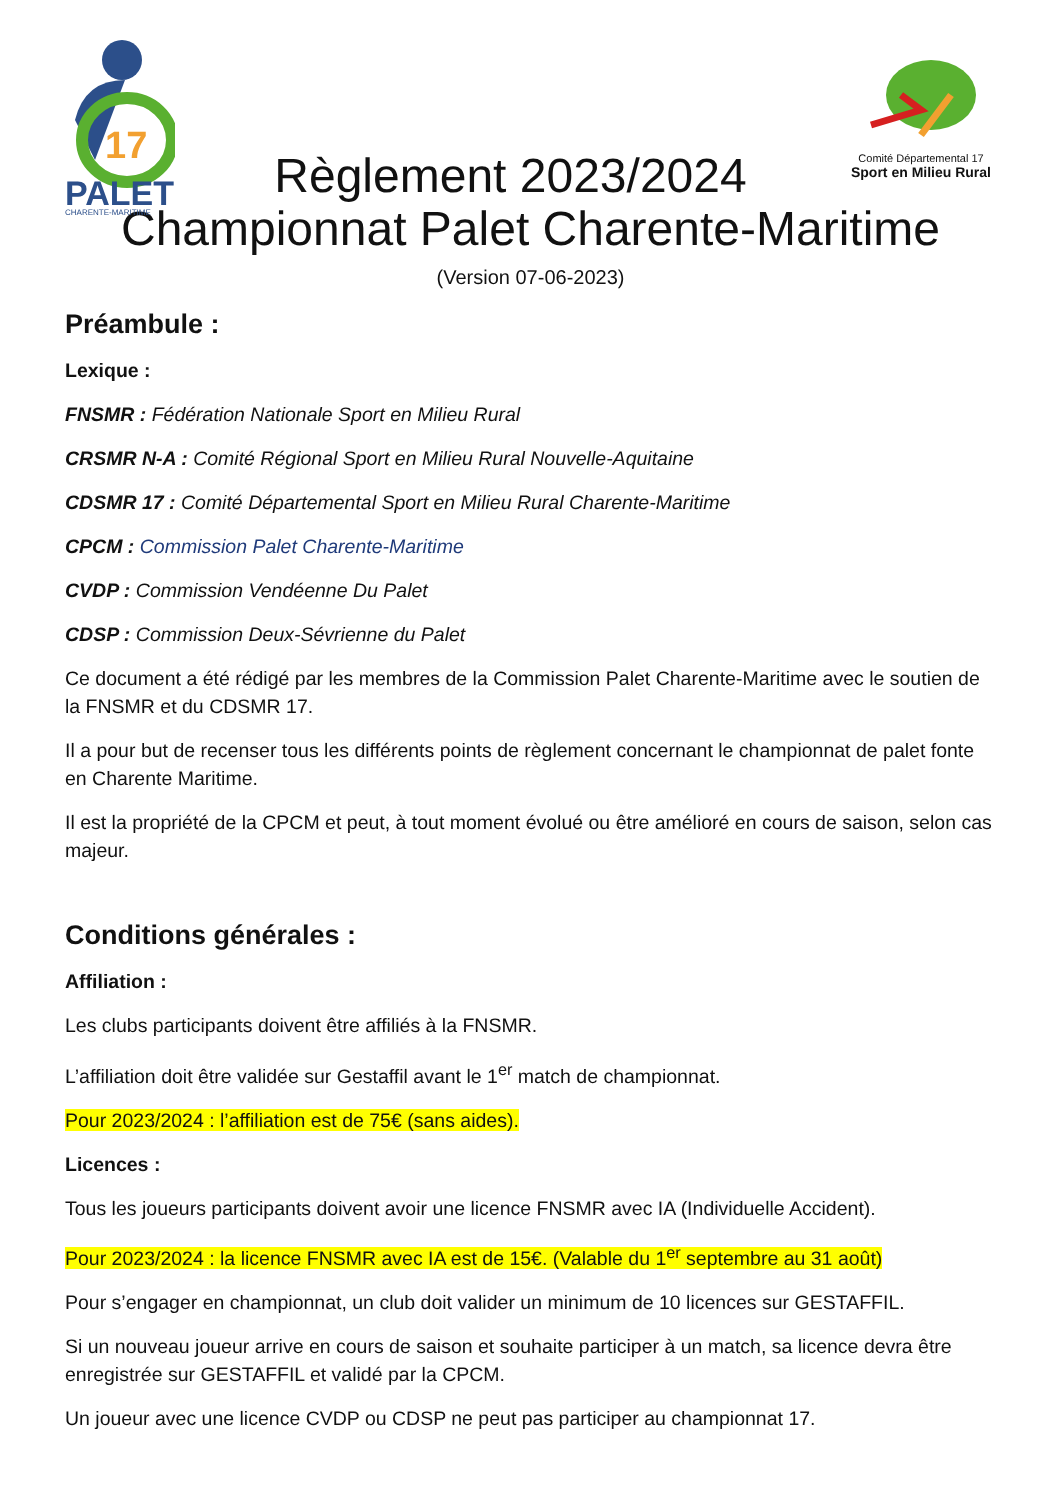17
PALET
CHARENTE-MARITIME
Règlement 2023/2024
Comité Départemental 17
Sport en Milieu Rural
Championnat Palet Charente-Maritime
(Version 07-06-2023)
Préambule :
Lexique :
FNSMR : Fédération Nationale Sport en Milieu Rural
CRSMR N-A : Comité Régional Sport en Milieu Rural Nouvelle-Aquitaine
CDSMR 17 : Comité Départemental Sport en Milieu Rural Charente-Maritime
CPCM : Commission Palet Charente-Maritime
CVDP : Commission Vendéenne Du Palet
CDSP : Commission Deux-Sévrienne du Palet
Ce document a été rédigé par les membres de la Commission Palet Charente-Maritime avec le soutien de la FNSMR et du CDSMR 17.
Il a pour but de recenser tous les différents points de règlement concernant le championnat de palet fonte en Charente Maritime.
Il est la propriété de la CPCM et peut, à tout moment évolué ou être amélioré en cours de saison, selon cas majeur.
Conditions générales :
Affiliation :
Les clubs participants doivent être affiliés à la FNSMR.
L’affiliation doit être validée sur Gestaffil avant le 1<sup>er</sup> match de championnat.
Pour 2023/2024 : l’affiliation est de 75€ (sans aides).
Licences :
Tous les joueurs participants doivent avoir une licence FNSMR avec IA (Individuelle Accident).
Pour 2023/2024 : la licence FNSMR avec IA est de 15€. (Valable du 1<sup>er</sup> septembre au 31 août)
Pour s’engager en championnat, un club doit valider un minimum de 10 licences sur GESTAFFIL.
Si un nouveau joueur arrive en cours de saison et souhaite participer à un match, sa licence devra être enregistrée sur GESTAFFIL et validé par la CPCM.
Un joueur avec une licence CVDP ou CDSP ne peut pas participer au championnat 17.